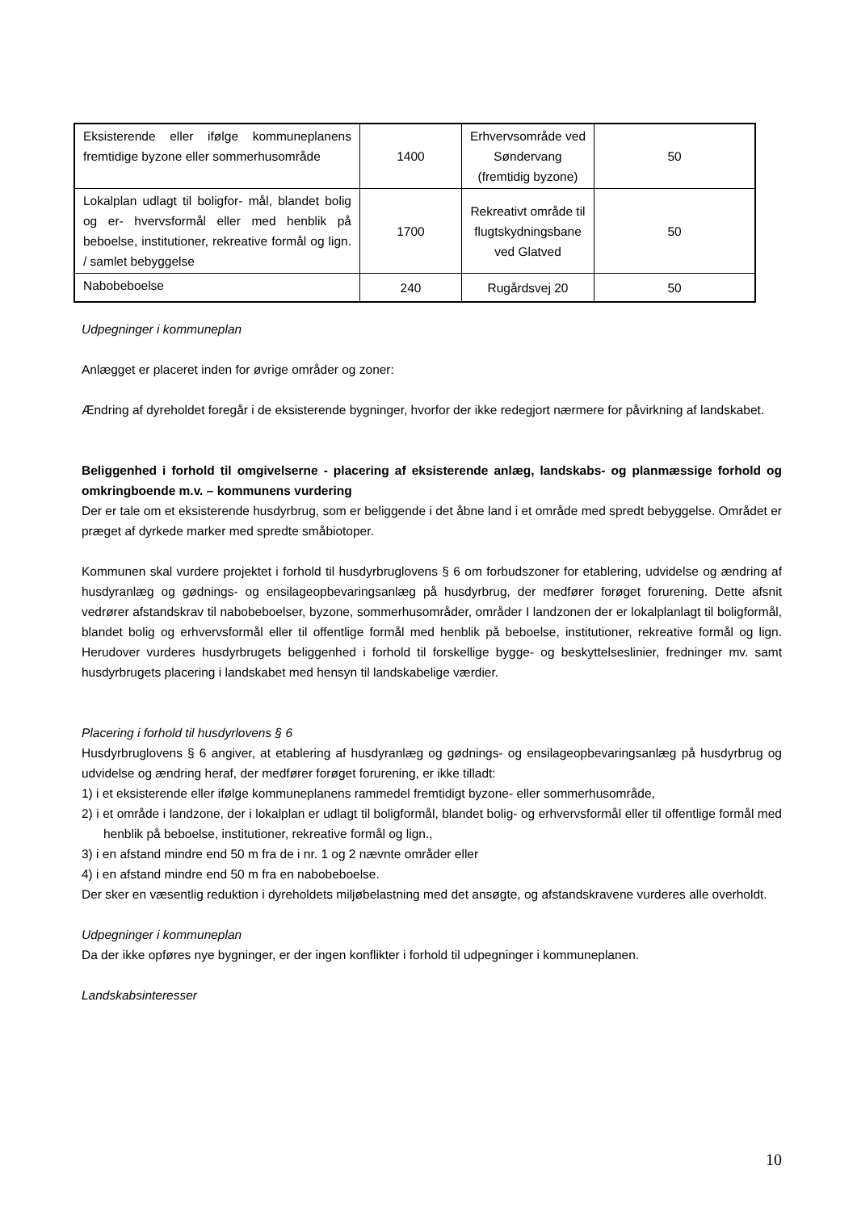| Eksisterende eller ifølge kommuneplanens fremtidige byzone eller sommerhusområde | 1400 | Erhvervsområde ved Søndervang (fremtidig byzone) | 50 |
| Lokalplan udlagt til boligfor- mål, blandet bolig og er- hvervsformål eller med henblik på beboelse, institutioner, rekreative formål og lign. / samlet bebyggelse | 1700 | Rekreativt område til flugtskydningsbane ved Glatved | 50 |
| Nabobeboelse | 240 | Rugårdsvej 20 | 50 |
Udpegninger i kommuneplan
Anlægget er placeret inden for øvrige områder og zoner:
Ændring af dyreholdet foregår i de eksisterende bygninger, hvorfor der ikke redegjort nærmere for påvirkning af landskabet.
Beliggenhed i forhold til omgivelserne - placering af eksisterende anlæg, landskabs- og planmæssige forhold og omkringboende m.v. – kommunens vurdering
Der er tale om et eksisterende husdyrbrug, som er beliggende i det åbne land i et område med spredt bebyggelse. Området er præget af dyrkede marker med spredte småbiotoper.
Kommunen skal vurdere projektet i forhold til husdyrbruglovens § 6 om forbudszoner for etablering, udvidelse og ændring af husdyranlæg og gødnings- og ensilageopbevaringsanlæg på husdyrbrug, der medfører forøget forurening. Dette afsnit vedrører afstandskrav til nabobeboelser, byzone, sommerhusområder, områder I landzonen der er lokalplanlagt til boligformål, blandet bolig og erhvervsformål eller til offentlige formål med henblik på beboelse, institutioner, rekreative formål og lign. Herudover vurderes husdyrbrugets beliggenhed i forhold til forskellige bygge- og beskyttelseslinier, fredninger mv. samt husdyrbrugets placering i landskabet med hensyn til landskabelige værdier.
Placering i forhold til husdyrlovens § 6
Husdyrbruglovens § 6 angiver, at etablering af husdyranlæg og gødnings- og ensilageopbevaringsanlæg på husdyrbrug og udvidelse og ændring heraf, der medfører forøget forurening, er ikke tilladt:
1) i et eksisterende eller ifølge kommuneplanens rammedel fremtidigt byzone- eller sommerhusområde,
2) i et område i landzone, der i lokalplan er udlagt til boligformål, blandet bolig- og erhvervsformål eller til offentlige formål med henblik på beboelse, institutioner, rekreative formål og lign.,
3) i en afstand mindre end 50 m fra de i nr. 1 og 2 nævnte områder eller
4) i en afstand mindre end 50 m fra en nabobeboelse.
Der sker en væsentlig reduktion i dyreholdets miljøbelastning med det ansøgte, og afstandskravene vurderes alle overholdt.
Udpegninger i kommuneplan
Da der ikke opføres nye bygninger, er der ingen konflikter i forhold til udpegninger i kommuneplanen.
Landskabsinteresser
10